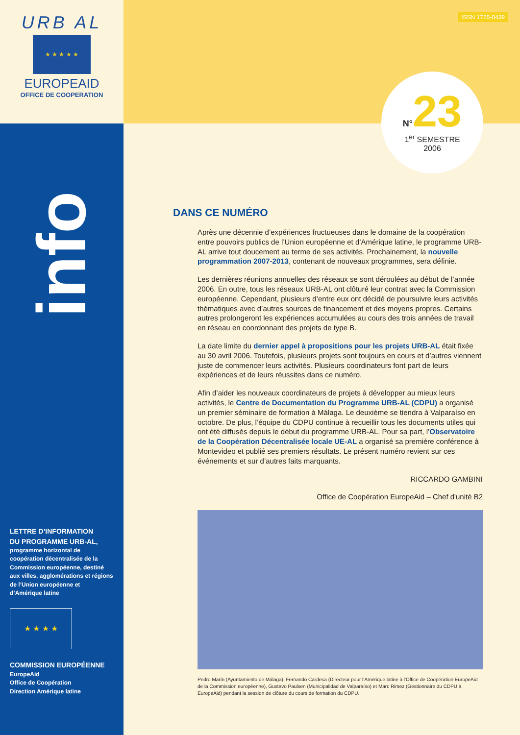URB AL
★ ★ ★ ★ ★
EUROPEAID
OFFICE DE COOPERATION
info
LETTRE D’INFORMATION
DU PROGRAMME URB-AL,
programme horizontal de coopération décentralisée de la Commission européenne, destiné aux villes, agglomérations et régions de l’Union européenne et d’Amérique latine
★ ★ ★ ★
COMMISSION EUROPÉENNE
EuropeAid
Office de Coopération
Direction Amérique latine
ISSN 1725-0439
N°23
1<sup>er</sup> SEMESTRE
2006
DANS CE NUMÉRO
Après une décennie d’expériences fructueuses dans le domaine de la coopération entre pouvoirs publics de l’Union européenne et d’Amérique latine, le programme URB-AL arrive tout doucement au terme de ses activités. Prochainement, la nouvelle programmation 2007-2013, contenant de nouveaux programmes, sera définie.
Les dernières réunions annuelles des réseaux se sont déroulées au début de l’année 2006. En outre, tous les réseaux URB-AL ont clôturé leur contrat avec la Commission européenne. Cependant, plusieurs d’entre eux ont décidé de poursuivre leurs activités thématiques avec d’autres sources de financement et des moyens propres. Certains autres prolongeront les expériences accumulées au cours des trois années de travail en réseau en coordonnant des projets de type B.
La date limite du dernier appel à propositions pour les projets URB-AL était fixée au 30 avril 2006. Toutefois, plusieurs projets sont toujours en cours et d’autres viennent juste de commencer leurs activités. Plusieurs coordinateurs font part de leurs expériences et de leurs réussites dans ce numéro.
Afin d’aider les nouveaux coordinateurs de projets à développer au mieux leurs activités, le Centre de Documentation du Programme URB-AL (CDPU) a organisé un premier séminaire de formation à Málaga. Le deuxième se tiendra à Valparaíso en octobre. De plus, l’équipe du CDPU continue à recueillir tous les documents utiles qui ont été diffusés depuis le début du programme URB-AL. Pour sa part, l’Observatoire de la Coopération Décentralisée locale UE-AL a organisé sa première conférence à Montevideo et publié ses premiers résultats. Le présent numéro revient sur ces événements et sur d’autres faits marquants.
RICCARDO GAMBINI
Office de Coopération EuropeAid – Chef d'unité B2
Pedro Marín (Ayuntamiento de Málaga), Fernando Cardesa (Directeur pour l'Amérique latine à l'Office de Coopération EuropeAid de la Commission européenne), Gustavo Paulsen (Municipalidad de Valparaíso) et Marc Rimez (Gestionnaire du CDPU à EuropeAid) pendant la session de clôture du cours de formation du CDPU.